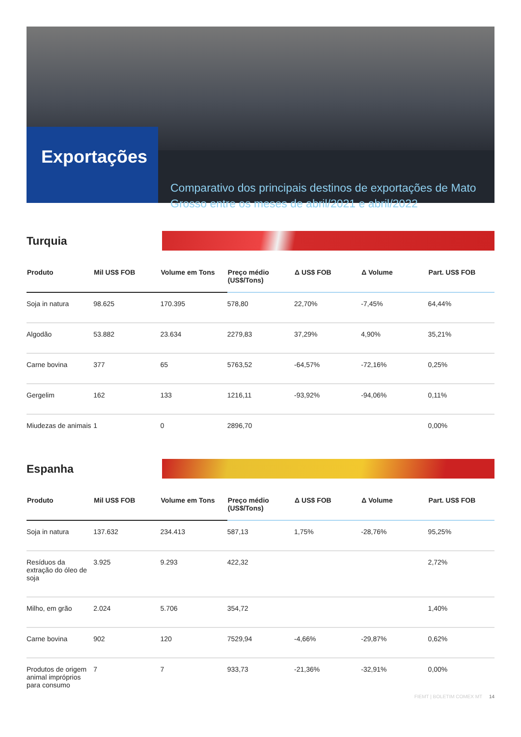Exportações
Comparativo dos principais destinos de exportações de Mato Grosso entre os meses de abril/2021 e abril/2022
Turquia
| Produto | Mil US$ FOB | Volume em Tons | Preço médio (US$/Tons) | Δ US$ FOB | Δ Volume | Part. US$ FOB |
| --- | --- | --- | --- | --- | --- | --- |
| Soja in natura | 98.625 | 170.395 | 578,80 | 22,70% | -7,45% | 64,44% |
| Algodão | 53.882 | 23.634 | 2279,83 | 37,29% | 4,90% | 35,21% |
| Carne bovina | 377 | 65 | 5763,52 | -64,57% | -72,16% | 0,25% |
| Gergelim | 162 | 133 | 1216,11 | -93,92% | -94,06% | 0,11% |
| Miudezas de animais | 1 | 0 | 2896,70 | | | 0,00% |
Espanha
| Produto | Mil US$ FOB | Volume em Tons | Preço médio (US$/Tons) | Δ US$ FOB | Δ Volume | Part. US$ FOB |
| --- | --- | --- | --- | --- | --- | --- |
| Soja in natura | 137.632 | 234.413 | 587,13 | 1,75% | -28,76% | 95,25% |
| Resíduos da extração do óleo de soja | 3.925 | 9.293 | 422,32 | | | 2,72% |
| Milho, em grão | 2.024 | 5.706 | 354,72 | | | 1,40% |
| Carne bovina | 902 | 120 | 7529,94 | -4,66% | -29,87% | 0,62% |
| Produtos de origem animal impróprios para consumo | 7 | 7 | 933,73 | -21,36% | -32,91% | 0,00% |
FIEMT | BOLETIM COMEX MT 14